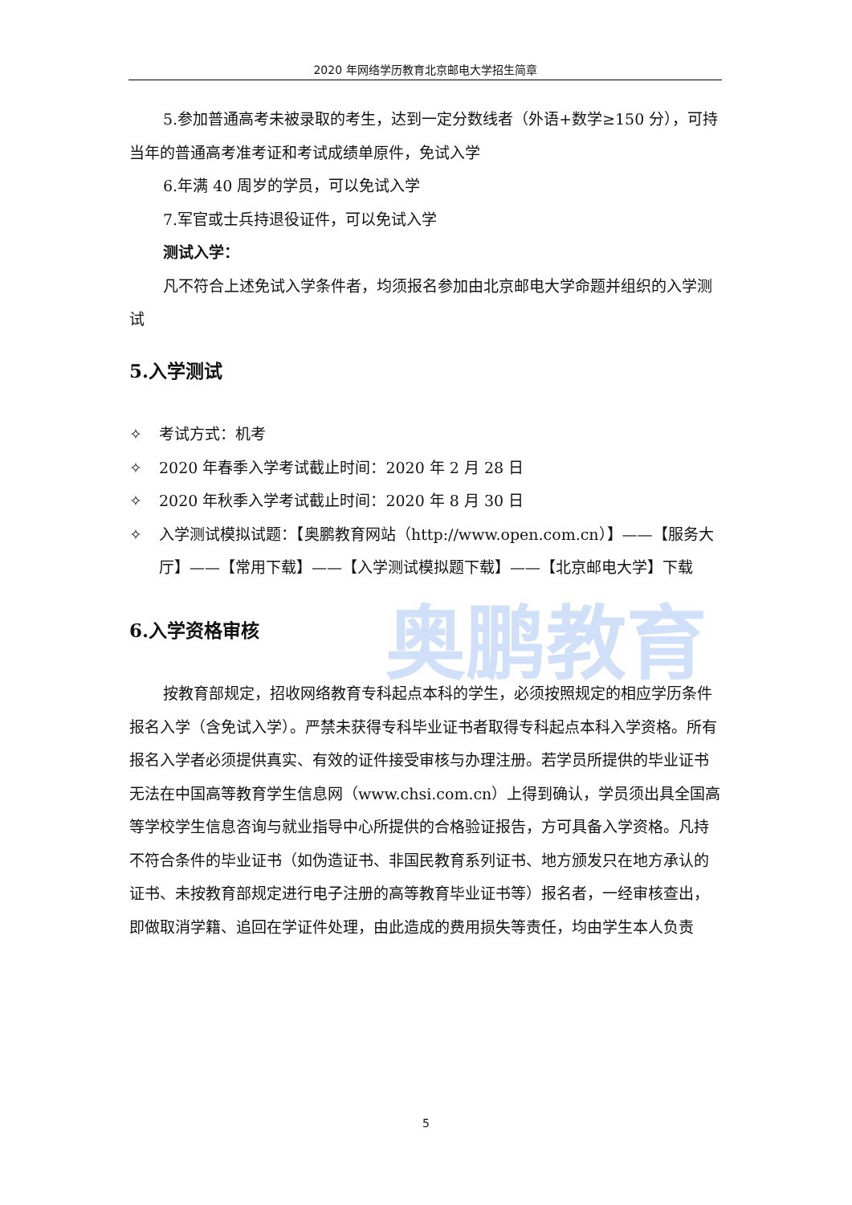2020 年网络学历教育北京邮电大学招生简章
奥鹏教育
5.参加普通高考未被录取的考生，达到一定分数线者（外语+数学≥150 分），可持当年的普通高考准考证和考试成绩单原件，免试入学
6.年满 40 周岁的学员，可以免试入学
7.军官或士兵持退役证件，可以免试入学
测试入学：
凡不符合上述免试入学条件者，均须报名参加由北京邮电大学命题并组织的入学测试
5.入学测试
✧ 考试方式：机考
✧ 2020 年春季入学考试截止时间：2020 年 2 月 28 日
✧ 2020 年秋季入学考试截止时间：2020 年 8 月 30 日
✧ 入学测试模拟试题：【奥鹏教育网站（http://www.open.com.cn）】——【服务大厅】——【常用下载】——【入学测试模拟题下载】——【北京邮电大学】下载
6.入学资格审核
按教育部规定，招收网络教育专科起点本科的学生，必须按照规定的相应学历条件报名入学（含免试入学）。严禁未获得专科毕业证书者取得专科起点本科入学资格。所有报名入学者必须提供真实、有效的证件接受审核与办理注册。若学员所提供的毕业证书无法在中国高等教育学生信息网（www.chsi.com.cn）上得到确认，学员须出具全国高等学校学生信息咨询与就业指导中心所提供的合格验证报告，方可具备入学资格。凡持不符合条件的毕业证书（如伪造证书、非国民教育系列证书、地方颁发只在地方承认的证书、未按教育部规定进行电子注册的高等教育毕业证书等）报名者，一经审核查出，即做取消学籍、追回在学证件处理，由此造成的费用损失等责任，均由学生本人负责
5